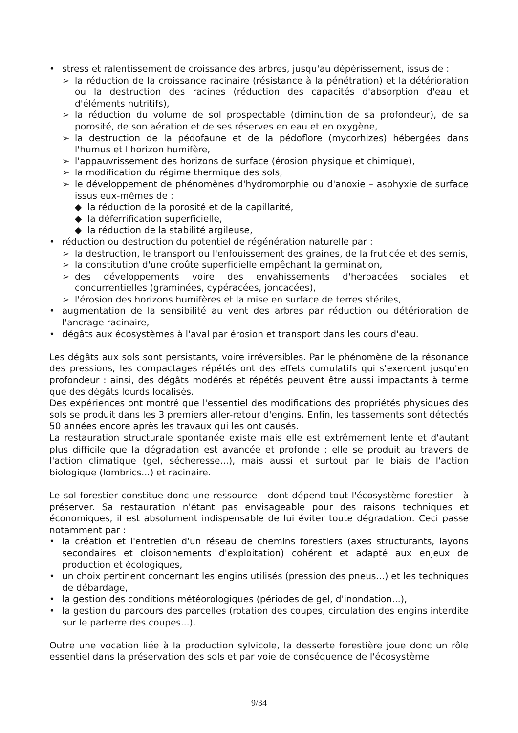• stress et ralentissement de croissance des arbres, jusqu'au dépérissement, issus de :
➢ la réduction de la croissance racinaire (résistance à la pénétration) et la détérioration ou la destruction des racines (réduction des capacités d'absorption d'eau et d'éléments nutritifs),
➢ la réduction du volume de sol prospectable (diminution de sa profondeur), de sa porosité, de son aération et de ses réserves en eau et en oxygène,
➢ la destruction de la pédofaune et de la pédoflore (mycorhizes) hébergées dans l'humus et l'horizon humifère,
➢ l'appauvrissement des horizons de surface (érosion physique et chimique),
➢ la modification du régime thermique des sols,
➢ le développement de phénomènes d'hydromorphie ou d'anoxie – asphyxie de surface issus eux-mêmes de :
◆ la réduction de la porosité et de la capillarité,
◆ la déferrification superficielle,
◆ la réduction de la stabilité argileuse,
• réduction ou destruction du potentiel de régénération naturelle par :
➢ la destruction, le transport ou l'enfouissement des graines, de la fruticée et des semis,
➢ la constitution d'une croûte superficielle empêchant la germination,
➢ des développements voire des envahissements d'herbacées sociales et concurrentielles (graminées, cypéracées, joncacées),
➢ l'érosion des horizons humifères et la mise en surface de terres stériles,
• augmentation de la sensibilité au vent des arbres par réduction ou détérioration de l'ancrage racinaire,
• dégâts aux écosystèmes à l'aval par érosion et transport dans les cours d'eau.
Les dégâts aux sols sont persistants, voire irréversibles. Par le phénomène de la résonance des pressions, les compactages répétés ont des effets cumulatifs qui s'exercent jusqu'en profondeur : ainsi, des dégâts modérés et répétés peuvent être aussi impactants à terme que des dégâts lourds localisés.
Des expériences ont montré que l'essentiel des modifications des propriétés physiques des sols se produit dans les 3 premiers aller-retour d'engins. Enfin, les tassements sont détectés 50 années encore après les travaux qui les ont causés.
La restauration structurale spontanée existe mais elle est extrêmement lente et d'autant plus difficile que la dégradation est avancée et profonde ; elle se produit au travers de l'action climatique (gel, sécheresse...), mais aussi et surtout par le biais de l'action biologique (lombrics...) et racinaire.
Le sol forestier constitue donc une ressource - dont dépend tout l'écosystème forestier - à préserver. Sa restauration n'étant pas envisageable pour des raisons techniques et économiques, il est absolument indispensable de lui éviter toute dégradation. Ceci passe notamment par :
• la création et l'entretien d'un réseau de chemins forestiers (axes structurants, layons secondaires et cloisonnements d'exploitation) cohérent et adapté aux enjeux de production et écologiques,
• un choix pertinent concernant les engins utilisés (pression des pneus...) et les techniques de débardage,
• la gestion des conditions météorologiques (périodes de gel, d'inondation...),
• la gestion du parcours des parcelles (rotation des coupes, circulation des engins interdite sur le parterre des coupes...).
Outre une vocation liée à la production sylvicole, la desserte forestière joue donc un rôle essentiel dans la préservation des sols et par voie de conséquence de l'écosystème
9/34